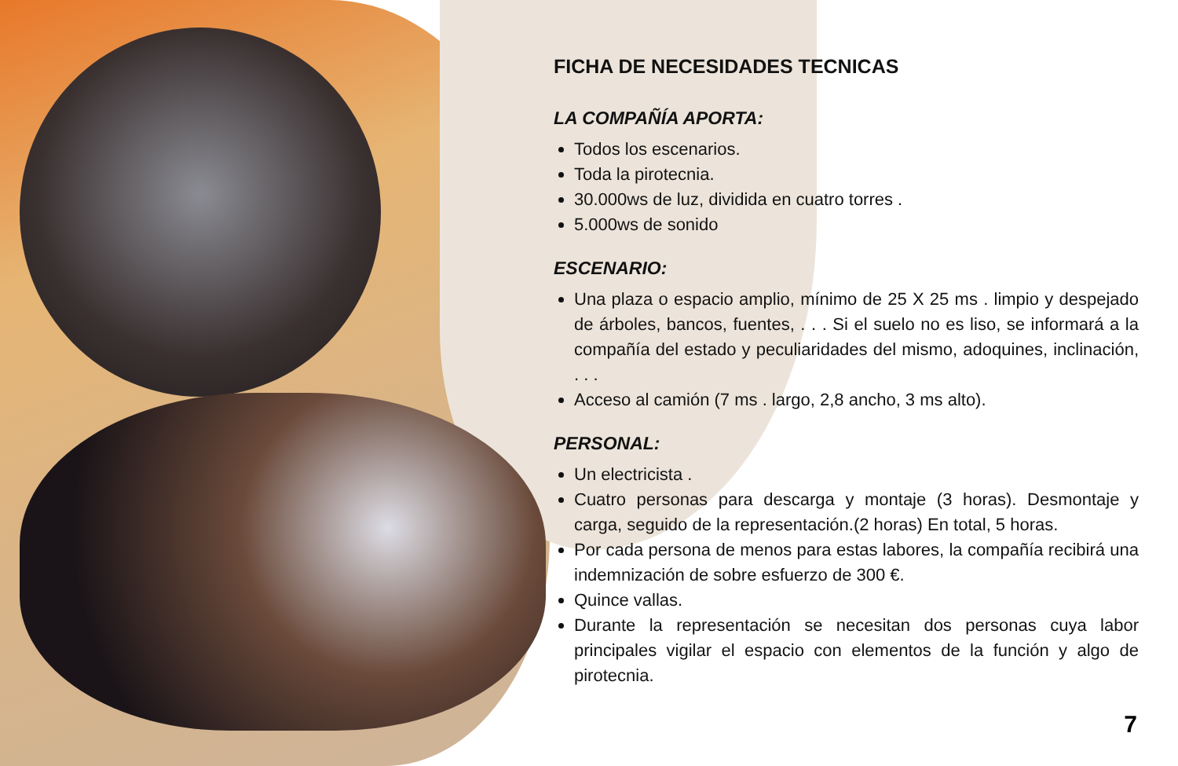FICHA DE NECESIDADES TECNICAS
LA COMPAÑÍA APORTA:
Todos los escenarios.
Toda la pirotecnia.
30.000ws de luz, dividida en cuatro torres .
5.000ws de sonido
ESCENARIO:
Una plaza o espacio amplio, mínimo de 25 X 25 ms . limpio y despejado de árboles, bancos, fuentes, . . . Si el suelo no es liso, se informará a la compañía del estado y peculiaridades del mismo, adoquines, inclinación, . . .
Acceso al camión (7 ms . largo, 2,8 ancho, 3 ms alto).
PERSONAL:
Un electricista .
Cuatro personas para descarga y montaje (3 horas). Desmontaje y carga, seguido de la representación.(2 horas) En total, 5 horas.
Por cada persona de menos para estas labores, la compañía recibirá una indemnización de sobre esfuerzo de 300 €.
Quince vallas.
Durante la representación se necesitan dos personas cuya labor principales vigilar el espacio con elementos de la función y algo de pirotecnia.
7